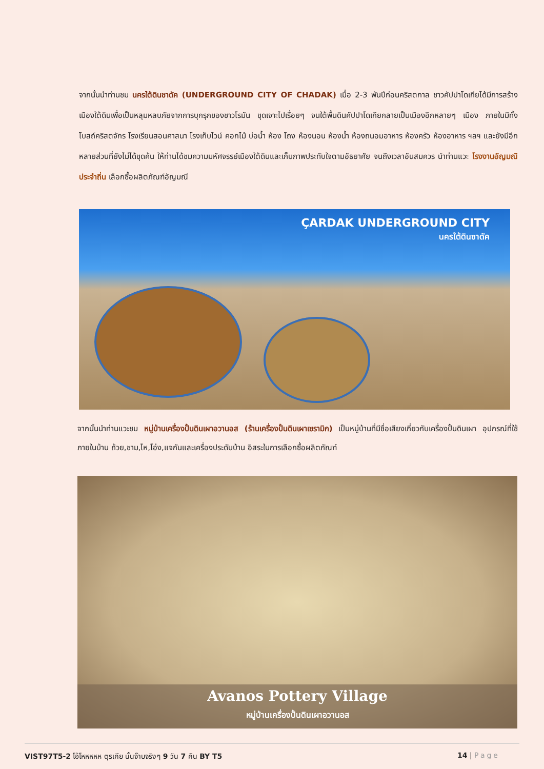จากนั้นนำท่านชม นครใต้ดินชาดัค (UNDERGROUND CITY OF CHADAK) เมื่อ 2-3 พันปีก่อนคริสตกาล ชาวคัปปาโดเกียได้มีการสร้างเมืองใต้ดินเพื่อเป็นหลุมหลบภัยจากการบุกรุกของชาวโรมัน ขุดเจาะไปเรื่อยๆ จนใต้พื้นดินคัปปาโดเกียกลายเป็นเมืองอีกหลายๆ เมือง ภายในมีทั้ง โบสถ์คริสตจักร โรงเรียนสอนศาสนา โรงเก็บไวน์ คอกไม้ บ่อน้ำ ห้อง โถง ห้องนอน ห้องน้ำ ห้องถนอมอาหาร ห้องครัว ห้องอาหาร ฯลฯ และยังมีอีกหลายส่วนที่ยังไม่ได้ขุดค้น ให้ท่านได้ชมความมหัศจรรย์เมืองใต้ดินและเก็บภาพประทับใจตามอัธยาศัย จนถึงเวลาอันสมควร นำท่านแวะ โรงงานอัญมณีประจำถิ่น เลือกซื้อผลิตภัณฑ์อัญมณี
ÇARDAK UNDERGROUND CITY
นครใต้ดินซาดัค
จากนั้นนำท่านแวะชม หมู่บ้านเครื่องปั้นดินเผาอวานอส (ร้านเครื่องปั้นดินเผาเซรามิก) เป็นหมู่บ้านที่มีชื่อเสียงเกี่ยวกับเครื่องปั้นดินเผา อุปกรณ์ที่ใช้ภายในบ้าน ถ้วย,ชาม,ไห,โอ่ง,แจกันและเครื่องประดับบ้าน อิสระในการเลือกซื้อผลิตภัณฑ์
Avanos Pottery Village
หมู่บ้านเครื่องปั้นดินเผาอวานอส
VIST97T5-2 โอ้โหหหหห ตุรเคีย นั้นจ๊าบจริงๆ 9 วัน 7 คืน BY T5 14 | Page